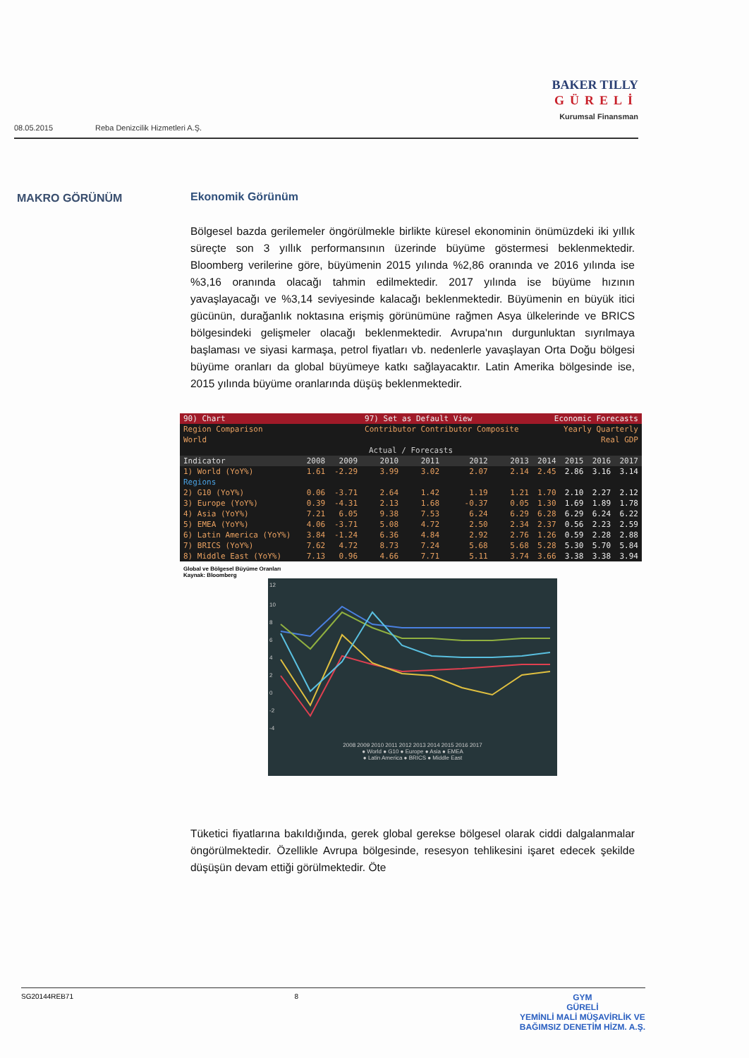BAKER TILLY
GÜRELİ
Kurumsal Finansman
08.05.2015 Reba Denizcilik Hizmetleri A.Ş.
MAKRO GÖRÜNÜM
Ekonomik Görünüm
Bölgesel bazda gerilemeler öngörülmekle birlikte küresel ekonominin önümüzdeki iki yıllık süreçte son 3 yıllık performansının üzerinde büyüme göstermesi beklenmektedir. Bloomberg verilerine göre, büyümenin 2015 yılında %2,86 oranında ve 2016 yılında ise %3,16 oranında olacağı tahmin edilmektedir. 2017 yılında ise büyüme hızının yavaşlayacağı ve %3,14 seviyesinde kalacağı beklenmektedir. Büyümenin en büyük itici gücünün, durağanlık noktasına erişmiş görünümüne rağmen Asya ülkelerinde ve BRICS bölgesindeki gelişmeler olacağı beklenmektedir. Avrupa'nın durgunluktan sıyrılmaya başlaması ve siyasi karmaşa, petrol fiyatları vb. nedenlerle yavaşlayan Orta Doğu bölgesi büyüme oranları da global büyümeye katkı sağlayacaktır. Latin Amerika bölgesinde ise, 2015 yılında büyüme oranlarında düşüş beklenmektedir.
| 90) Chart | | | 97) Set as Default View | | | | Economic Forecasts | | | |
| Region Comparison | | | Contributor Contributor Composite | | | | Yearly Quarterly | | | |
| World | | | | | | | Real GDP | | | |
| Actual / Forecasts | | | | | | | | | | |
| Indicator | 2008 | 2009 | 2010 | 2011 | 2012 | 2013 | 2014 | 2015 | 2016 | 2017 |
| 1) World (YoY%) | 1.61 | -2.29 | 3.99 | 3.02 | 2.07 | 2.14 | 2.45 | 2.86 | 3.16 | 3.14 |
| Regions | | | | | | | | | | |
| 2) G10 (YoY%) | 0.06 | -3.71 | 2.64 | 1.42 | 1.19 | 1.21 | 1.70 | 2.10 | 2.27 | 2.12 |
| 3) Europe (YoY%) | 0.39 | -4.31 | 2.13 | 1.68 | -0.37 | 0.05 | 1.30 | 1.69 | 1.89 | 1.78 |
| 4) Asia (YoY%) | 7.21 | 6.05 | 9.38 | 7.53 | 6.24 | 6.29 | 6.28 | 6.29 | 6.24 | 6.22 |
| 5) EMEA (YoY%) | 4.06 | -3.71 | 5.08 | 4.72 | 2.50 | 2.34 | 2.37 | 0.56 | 2.23 | 2.59 |
| 6) Latin America (YoY%) | 3.84 | -1.24 | 6.36 | 4.84 | 2.92 | 2.76 | 1.26 | 0.59 | 2.28 | 2.88 |
| 7) BRICS (YoY%) | 7.62 | 4.72 | 8.73 | 7.24 | 5.68 | 5.68 | 5.28 | 5.30 | 5.70 | 5.84 |
| 8) Middle East (YoY%) | 7.13 | 0.96 | 4.66 | 7.71 | 5.11 | 3.74 | 3.66 | 3.38 | 3.38 | 3.94 |
Global ve Bölgesel Büyüme Oranları
Kaynak: Bloomberg
12
10
8
6
4
2
0
-2
-4
2008 2009 2010 2011 2012 2013 2014 2015 2016 2017
● World ● G10 ● Europe ● Asia ● EMEA
● Latin America ● BRICS ● Middle East
Tüketici fiyatlarına bakıldığında, gerek global gerekse bölgesel olarak ciddi dalgalanmalar öngörülmektedir. Özellikle Avrupa bölgesinde, resesyon tehlikesini işaret edecek şekilde düşüşün devam ettiği görülmektedir. Öte
SG20144REB71 8
GYM
GÜRELİ
YEMİNLİ MALİ MÜŞAVİRLİK VE
BAĞIMSIZ DENETİM HİZM. A.Ş.